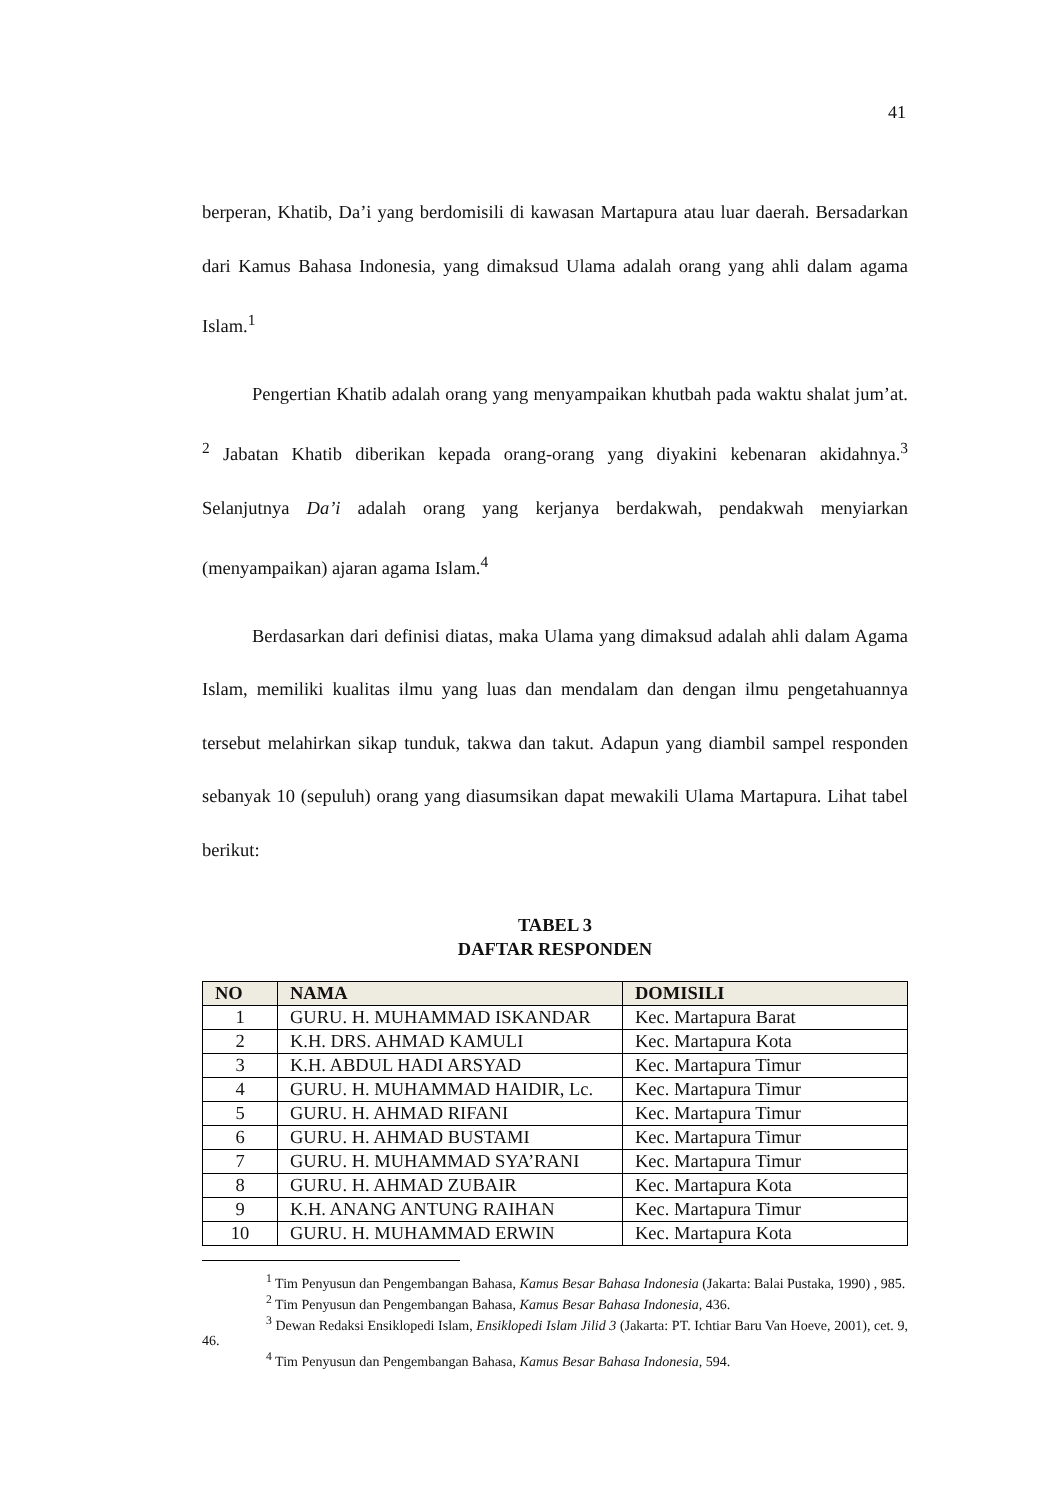41
berperan, Khatib, Da’i yang berdomisili di kawasan Martapura atau luar daerah. Bersadarkan dari Kamus Bahasa Indonesia, yang dimaksud Ulama adalah orang yang ahli dalam agama Islam.<sup>1</sup>
Pengertian Khatib adalah orang yang menyampaikan khutbah pada waktu shalat jum’at. <sup>2</sup> Jabatan Khatib diberikan kepada orang-orang yang diyakini kebenaran akidahnya.<sup>3</sup> Selanjutnya Da’i adalah orang yang kerjanya berdakwah, pendakwah menyiarkan (menyampaikan) ajaran agama Islam.<sup>4</sup>
Berdasarkan dari definisi diatas, maka Ulama yang dimaksud adalah ahli dalam Agama Islam, memiliki kualitas ilmu yang luas dan mendalam dan dengan ilmu pengetahuannya tersebut melahirkan sikap tunduk, takwa dan takut. Adapun yang diambil sampel responden sebanyak 10 (sepuluh) orang yang diasumsikan dapat mewakili Ulama Martapura. Lihat tabel berikut:
TABEL 3
DAFTAR RESPONDEN
| NO | NAMA | DOMISILI |
| --- | --- | --- |
| 1 | GURU. H. MUHAMMAD ISKANDAR | Kec. Martapura Barat |
| 2 | K.H. DRS. AHMAD KAMULI | Kec. Martapura Kota |
| 3 | K.H. ABDUL HADI ARSYAD | Kec. Martapura Timur |
| 4 | GURU. H. MUHAMMAD HAIDIR, Lc. | Kec. Martapura Timur |
| 5 | GURU. H. AHMAD RIFANI | Kec. Martapura Timur |
| 6 | GURU. H. AHMAD BUSTAMI | Kec. Martapura Timur |
| 7 | GURU. H. MUHAMMAD SYA’RANI | Kec. Martapura Timur |
| 8 | GURU. H. AHMAD ZUBAIR | Kec. Martapura Kota |
| 9 | K.H. ANANG ANTUNG RAIHAN | Kec. Martapura Timur |
| 10 | GURU. H. MUHAMMAD ERWIN | Kec. Martapura Kota |
<sup>1</sup> Tim Penyusun dan Pengembangan Bahasa, Kamus Besar Bahasa Indonesia (Jakarta: Balai Pustaka, 1990) , 985.
<sup>2</sup> Tim Penyusun dan Pengembangan Bahasa, Kamus Besar Bahasa Indonesia, 436.
<sup>3</sup> Dewan Redaksi Ensiklopedi Islam, Ensiklopedi Islam Jilid 3 (Jakarta: PT. Ichtiar Baru Van Hoeve, 2001), cet. 9, 46.
<sup>4</sup> Tim Penyusun dan Pengembangan Bahasa, Kamus Besar Bahasa Indonesia, 594.